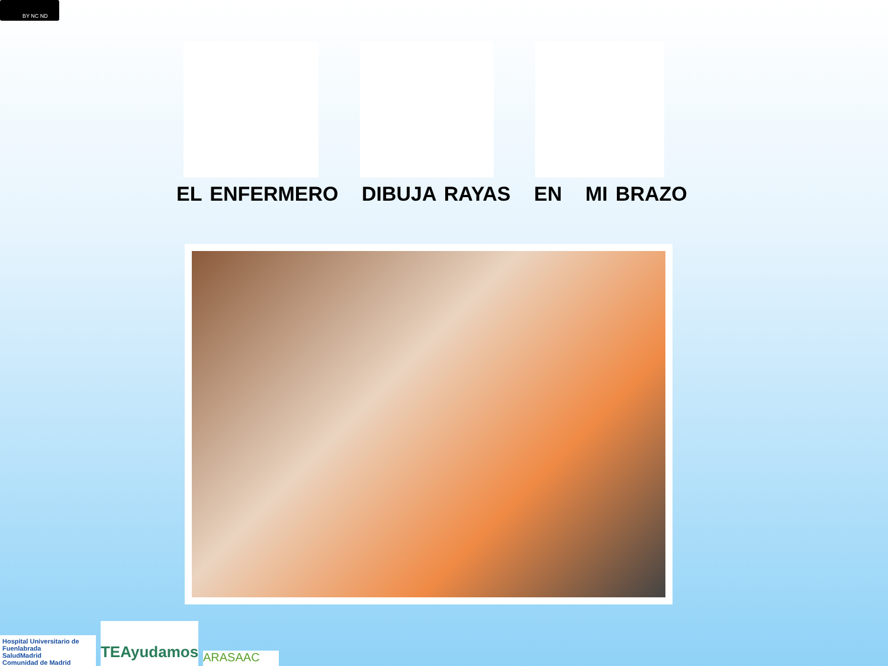BY NC ND
EL ENFERMERO DIBUJA RAYAS EN MI BRAZO
Hospital Universitario de Fuenlabrada
SaludMadrid
Comunidad de Madrid
TEAyudamos
ARASAAC